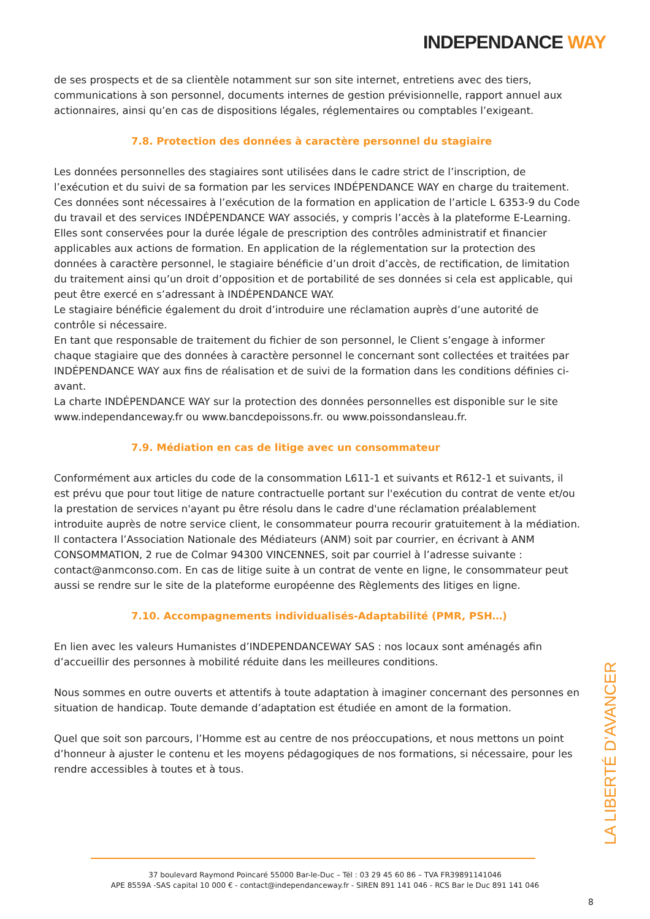INDEPENDANCE WAY
de ses prospects et de sa clientèle notamment sur son site internet, entretiens avec des tiers, communications à son personnel, documents internes de gestion prévisionnelle, rapport annuel aux actionnaires, ainsi qu’en cas de dispositions légales, réglementaires ou comptables l’exigeant.
7.8. Protection des données à caractère personnel du stagiaire
Les données personnelles des stagiaires sont utilisées dans le cadre strict de l’inscription, de l’exécution et du suivi de sa formation par les services INDÉPENDANCE WAY en charge du traitement. Ces données sont nécessaires à l’exécution de la formation en application de l’article L 6353-9 du Code du travail et des services INDÉPENDANCE WAY associés, y compris l’accès à la plateforme E-Learning. Elles sont conservées pour la durée légale de prescription des contrôles administratif et financier applicables aux actions de formation. En application de la réglementation sur la protection des données à caractère personnel, le stagiaire bénéficie d’un droit d’accès, de rectification, de limitation du traitement ainsi qu’un droit d’opposition et de portabilité de ses données si cela est applicable, qui peut être exercé en s’adressant à INDÉPENDANCE WAY.
Le stagiaire bénéficie également du droit d’introduire une réclamation auprès d’une autorité de contrôle si nécessaire.
En tant que responsable de traitement du fichier de son personnel, le Client s’engage à informer chaque stagiaire que des données à caractère personnel le concernant sont collectées et traitées par INDÉPENDANCE WAY aux fins de réalisation et de suivi de la formation dans les conditions définies ci-avant.
La charte INDÉPENDANCE WAY sur la protection des données personnelles est disponible sur le site www.independanceway.fr ou www.bancdepoissons.fr. ou www.poissondansleau.fr.
7.9. Médiation en cas de litige avec un consommateur
Conformément aux articles du code de la consommation L611-1 et suivants et R612-1 et suivants, il est prévu que pour tout litige de nature contractuelle portant sur l'exécution du contrat de vente et/ou la prestation de services n'ayant pu être résolu dans le cadre d'une réclamation préalablement introduite auprès de notre service client, le consommateur pourra recourir gratuitement à la médiation.
Il contactera l’Association Nationale des Médiateurs (ANM) soit par courrier, en écrivant à ANM CONSOMMATION, 2 rue de Colmar 94300 VINCENNES, soit par courriel à l’adresse suivante : contact@anmconso.com. En cas de litige suite à un contrat de vente en ligne, le consommateur peut aussi se rendre sur le site de la plateforme européenne des Règlements des litiges en ligne.
7.10. Accompagnements individualisés-Adaptabilité (PMR, PSH…)
En lien avec les valeurs Humanistes d’INDEPENDANCEWAY SAS : nos locaux sont aménagés afin d’accueillir des personnes à mobilité réduite dans les meilleures conditions.
Nous sommes en outre ouverts et attentifs à toute adaptation à imaginer concernant des personnes en situation de handicap. Toute demande d’adaptation est étudiée en amont de la formation.
Quel que soit son parcours, l’Homme est au centre de nos préoccupations, et nous mettons un point d’honneur à ajuster le contenu et les moyens pédagogiques de nos formations, si nécessaire, pour les rendre accessibles à toutes et à tous.
LA LIBERTÉ D’AVANCER
37 boulevard Raymond Poincaré 55000 Bar-le-Duc – Tél : 03 29 45 60 86 – TVA FR39891141046
APE 8559A -SAS capital 10 000 € - contact@independanceway.fr - SIREN 891 141 046 - RCS Bar le Duc 891 141 046
8